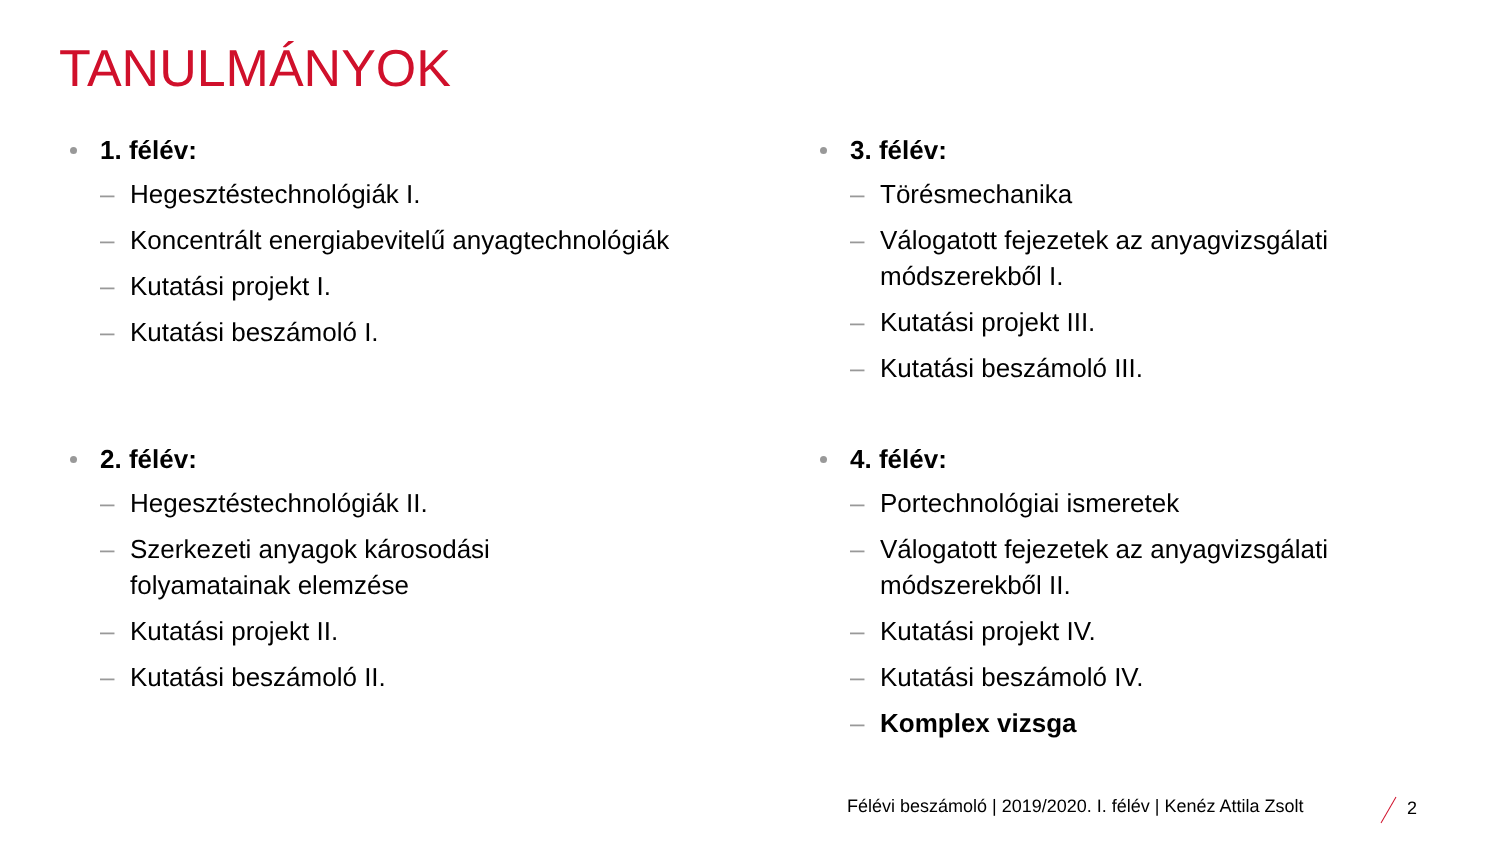TANULMÁNYOK
1. félév:
– Hegesztéstechnológiák I.
– Koncentrált energiabevitelű anyagtechnológiák
– Kutatási projekt I.
– Kutatási beszámoló I.
3. félév:
– Törésmechanika
– Válogatott fejezetek az anyagvizsgálati módszerekből I.
– Kutatási projekt III.
– Kutatási beszámoló III.
2. félév:
– Hegesztéstechnológiák II.
– Szerkezeti anyagok károsodási
folyamatainak elemzése
– Kutatási projekt II.
– Kutatási beszámoló II.
4. félév:
– Portechnológiai ismeretek
– Válogatott fejezetek az anyagvizsgálati módszerekből II.
– Kutatási projekt IV.
– Kutatási beszámoló IV.
– Komplex vizsga
Félévi beszámoló | 2019/2020. I. félév | Kenéz Attila Zsolt
2